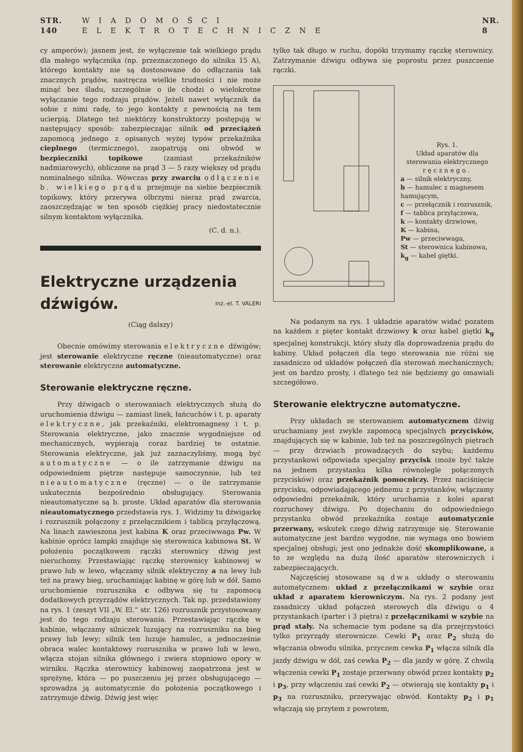STR. 140 WIADOMOŚCI ELEKTROTECHNICZNE NR. 8
cy amperów); jasnem jest, że wyłączenie tak wielkiego prądu dla małego wyłącznika (np. przeznaczonego do silnika 15 A), którego kontakty nie są dostosowane do odłączania tak znacznych prądów, nastręcza wielkie trudności i nie może minąć bez śladu, szczególnie o ile chodzi o wielokrotne wyłączanie tego rodzaju prądów. Jeżeli nawet wyłącznik da sobie z nimi radę, to jego kontakty z pewnością na tem ucierpią. Dlatego też niektórzy konstruktorzy postępują w następujący sposób: zabezpieczając silnik od przeciążeń zapomocą jednego z opisanych wyżej typów przekaźnika cieplnego (termicznego), zaopatrują oni obwód w bezpieczniki topikowe (zamiast przekaźników nadmiarowych), obliczone na prąd 3 — 5 razy większy od prądu nominalnego silnika. Wówczas przy zwarciu odłączenie b. wielkiego prądu przejmuje na siebie bezpiecznik topikowy, który przerywa olbrzymi nieraz prąd zwarcia, zaoszczędzając w ten sposób ciężkiej pracy niedostatecznie silnym kontaktom wyłącznika.
(C. d. n.).
Elektryczne urządzenia
dźwigów. Inż.-el. T. VALERI
(Ciąg dalszy)
Obecnie omówimy sterowania elektryczne dźwigów; jest sterowanie elektryczne ręczne (nieautomatyczne) oraz sterowanie elektryczne automatyczne.
Sterowanie elektryczne ręczne.
Przy dźwigach o sterowaniach elektrycznych służą do uruchomienia dźwigu — zamiast linek, łańcuchów i t. p. aparaty elektryczne, jak przekaźniki, elektromagnesy i t. p. Sterowania elektryczne, jako znacznie wygodniejsze od mechanicznych, wypierają coraz bardziej te ostatnie. Sterowania elektryczne, jak już zaznaczyliśmy, mogą być automatyczne — o ile zatrzymanie dźwigu na odpowiedniem piętrze następuje samoczynnie, lub też nieautomatyczne (ręczne) — o ile zatrzymanie uskutecznia bezpośrednio obsługujący. Sterowania nieautomatyczne są b. proste. Układ aparatów dla sterowania nieautomatycznego przedstawia rys. 1. Widzimy tu dźwigarkę i rozrusznik połączony z przełącznikiem i tablicą przyłączową. Na linach zawieszona jest kabina K oraz przeciwwaga Pw. W kabinie oprócz lampki znajduje się sterownica kabinowa St. W położeniu początkowem rączki sterownicy dźwig jest nieruchomy. Przestawiając rączkę sterownicy kabinowej w prawo lub w lewo, włączamy silnik elektryczny a na lewy lub też na prawy bieg, uruchamiając kabinę w górę lub w dół. Samo uruchomienie rozrusznika c odbywa się tu zapomocą dodatkowych przyrządów elektrycznych. Tak np. przedstawiony na rys. 1 (zeszyt VII „W. El.“ str. 126) rozrusznik przystosowany jest do tego rodzaju sterowania. Przestawiając rączkę w kabinie, włączamy silniczek luzujący na rozruszniku na bieg prawy lub lewy; silnik ten luzuje hamulec, a jednocześnie obraca walec kontaktowy rozrusznika w prawo lub w lewo, włącza stojan silnika głównego i zwiera stopniowo opory w wirniku. Rączka sterownicy kabinowej zaopatrzona jest w sprężynę, która — po puszczeniu jej przez obsługującego — sprowadza ją automatycznie do położenia początkowego i zatrzymuje dźwig. Dźwig jest więc
tylko tak długo w ruchu, dopóki trzymamy rączkę sterownicy. Zatrzymanie dźwigu odbywa się poprostu przez puszczenie rączki.
Rys. 1.
Układ aparatów dla sterowania elektrycznego ręcznego.
a — silnik elektryczny,
b — hamulec z magnesem hamującym,
c — przełącznik i rozrusznik,
f — tablica przyłączowa,
k — kontakty drzwiowe,
K — kabina,
Pw — przeciwwaga,
St — sterownica kabinowa,
k<sub>g</sub> — kabel giętki.
Na podanym na rys. 1 układzie aparatów widać pozatem na każdem z pięter kontakt drzwiowy k oraz kabel giętki k<sub>g</sub> specjalnej konstrukcji, który służy dla doprowadzenia prądu do kabiny. Układ połączeń dla tego sterowania nie różni się zasadniczo od układów połączeń dla sterowań mechanicznych; jest on bardzo prosty, i dlatego też nie będziemy go omawiali szczegółowo.
Sterowanie elektryczne automatyczne.
Przy układach ze sterowaniem automatycznem dźwig uruchamiany jest zwykle zapomocą specjalnych przycisków, znajdujących się w kabinie, lub też na poszczególnych piętrach — przy drzwiach prowadzących do szybu; każdemu przystankowi odpowiada specjalny przycisk (może być także na jednem przystanku kilka równolegle połączonych przycisków) oraz przekaźnik pomocniczy. Przez naciśnięcie przycisku, odpowiadającego jednemu z przystanków, włączamy odpowiedni przekaźnik, który uruchamia z kolei aparat rozruchowy dźwigu. Po dojechaniu do odpowiedniego przystanku obwód przekaźnika zostaje automatycznie przerwany, wskutek czego dźwig zatrzymuje się. Sterowanie automatyczne jest bardzo wygodne, nie wymaga ono bowiem specjalnej obsługi; jest ono jednakże dość skomplikowane, a to ze względu na dużą ilość aparatów sterowniczych i zabezpieczających.
Najczęściej stosowane są dwa układy o sterowaniu automatycznem: układ z przełącznikami w szybie oraz układ z aparatem kierowniczym. Na rys. 2 podany jest zasadniczy układ połączeń sterowych dla dźwigu o 4 przystankach (parter i 3 piętra) z przełącznikami w szybie na prąd stały. Na schemacie tym podane są dla przejrzystości tylko przyrządy sterownicze. Cewki P<sub>1</sub> oraz P<sub>2</sub> służą do włączania obwodu silnika, przyczem cewka P<sub>1</sub> włącza silnik dla jazdy dźwigu w dół, zaś cewka P<sub>2</sub> — dla jazdy w górę. Z chwilą włączenia cewki P<sub>1</sub> zostaje przerwany obwód przez kontakty p<sub>2</sub> i p<sub>3</sub>, przy włączeniu zaś cewki P<sub>2</sub> — otwierają się kontakty p<sub>1</sub> i p<sub>3</sub> na rozruszniku, przerywając obwód. Kontakty p<sub>2</sub> i p<sub>1</sub> włączają się przytem z powrotem,